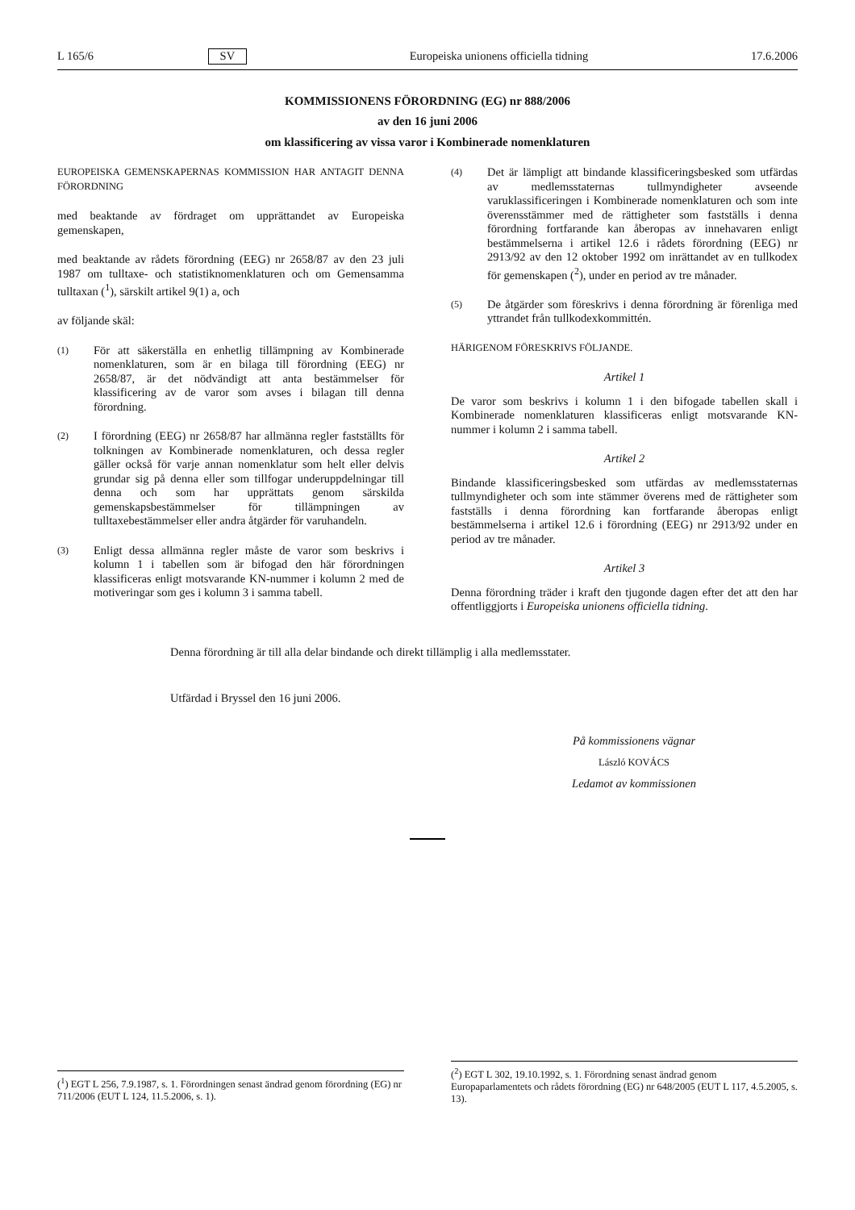L 165/6 SV Europeiska unionens officiella tidning 17.6.2006
KOMMISSIONENS FÖRORDNING (EG) nr 888/2006
av den 16 juni 2006
om klassificering av vissa varor i Kombinerade nomenklaturen
EUROPEISKA GEMENSKAPERNAS KOMMISSION HAR ANTAGIT DENNA FÖRORDNING
med beaktande av fördraget om upprättandet av Europeiska gemenskapen,
med beaktande av rådets förordning (EEG) nr 2658/87 av den 23 juli 1987 om tulltaxe- och statistiknomenklaturen och om Gemensamma tulltaxan (<sup>1</sup>), särskilt artikel 9(1) a, och
av följande skäl:
(1)
För att säkerställa en enhetlig tillämpning av Kombinerade nomenklaturen, som är en bilaga till förordning (EEG) nr 2658/87, är det nödvändigt att anta bestämmelser för klassificering av de varor som avses i bilagan till denna förordning.
(2)
I förordning (EEG) nr 2658/87 har allmänna regler fastställts för tolkningen av Kombinerade nomenklaturen, och dessa regler gäller också för varje annan nomenklatur som helt eller delvis grundar sig på denna eller som tillfogar underuppdelningar till denna och som har upprättats genom särskilda gemenskapsbestämmelser för tillämpningen av tulltaxebestämmelser eller andra åtgärder för varuhandeln.
(3)
Enligt dessa allmänna regler måste de varor som beskrivs i kolumn 1 i tabellen som är bifogad den här förordningen klassificeras enligt motsvarande KN-nummer i kolumn 2 med de motiveringar som ges i kolumn 3 i samma tabell.
(4)
Det är lämpligt att bindande klassificeringsbesked som utfärdas av medlemsstaternas tullmyndigheter avseende varuklassificeringen i Kombinerade nomenklaturen och som inte överensstämmer med de rättigheter som fastställs i denna förordning fortfarande kan åberopas av innehavaren enligt bestämmelserna i artikel 12.6 i rådets förordning (EEG) nr 2913/92 av den 12 oktober 1992 om inrättandet av en tullkodex för gemenskapen (<sup>2</sup>), under en period av tre månader.
(5)
De åtgärder som föreskrivs i denna förordning är förenliga med yttrandet från tullkodexkommittén.
HÄRIGENOM FÖRESKRIVS FÖLJANDE.
Artikel 1
De varor som beskrivs i kolumn 1 i den bifogade tabellen skall i Kombinerade nomenklaturen klassificeras enligt motsvarande KN-nummer i kolumn 2 i samma tabell.
Artikel 2
Bindande klassificeringsbesked som utfärdas av medlemsstaternas tullmyndigheter och som inte stämmer överens med de rättigheter som fastställs i denna förordning kan fortfarande åberopas enligt bestämmelserna i artikel 12.6 i förordning (EEG) nr 2913/92 under en period av tre månader.
Artikel 3
Denna förordning träder i kraft den tjugonde dagen efter det att den har offentliggjorts i Europeiska unionens officiella tidning.
Denna förordning är till alla delar bindande och direkt tillämplig i alla medlemsstater.
Utfärdad i Bryssel den 16 juni 2006.
På kommissionens vägnar
László KOVÁCS
Ledamot av kommissionen
(<sup>1</sup>) EGT L 256, 7.9.1987, s. 1. Förordningen senast ändrad genom förordning (EG) nr 711/2006 (EUT L 124, 11.5.2006, s. 1).
(<sup>2</sup>) EGT L 302, 19.10.1992, s. 1. Förordning senast ändrad genom Europaparlamentets och rådets förordning (EG) nr 648/2005 (EUT L 117, 4.5.2005, s. 13).